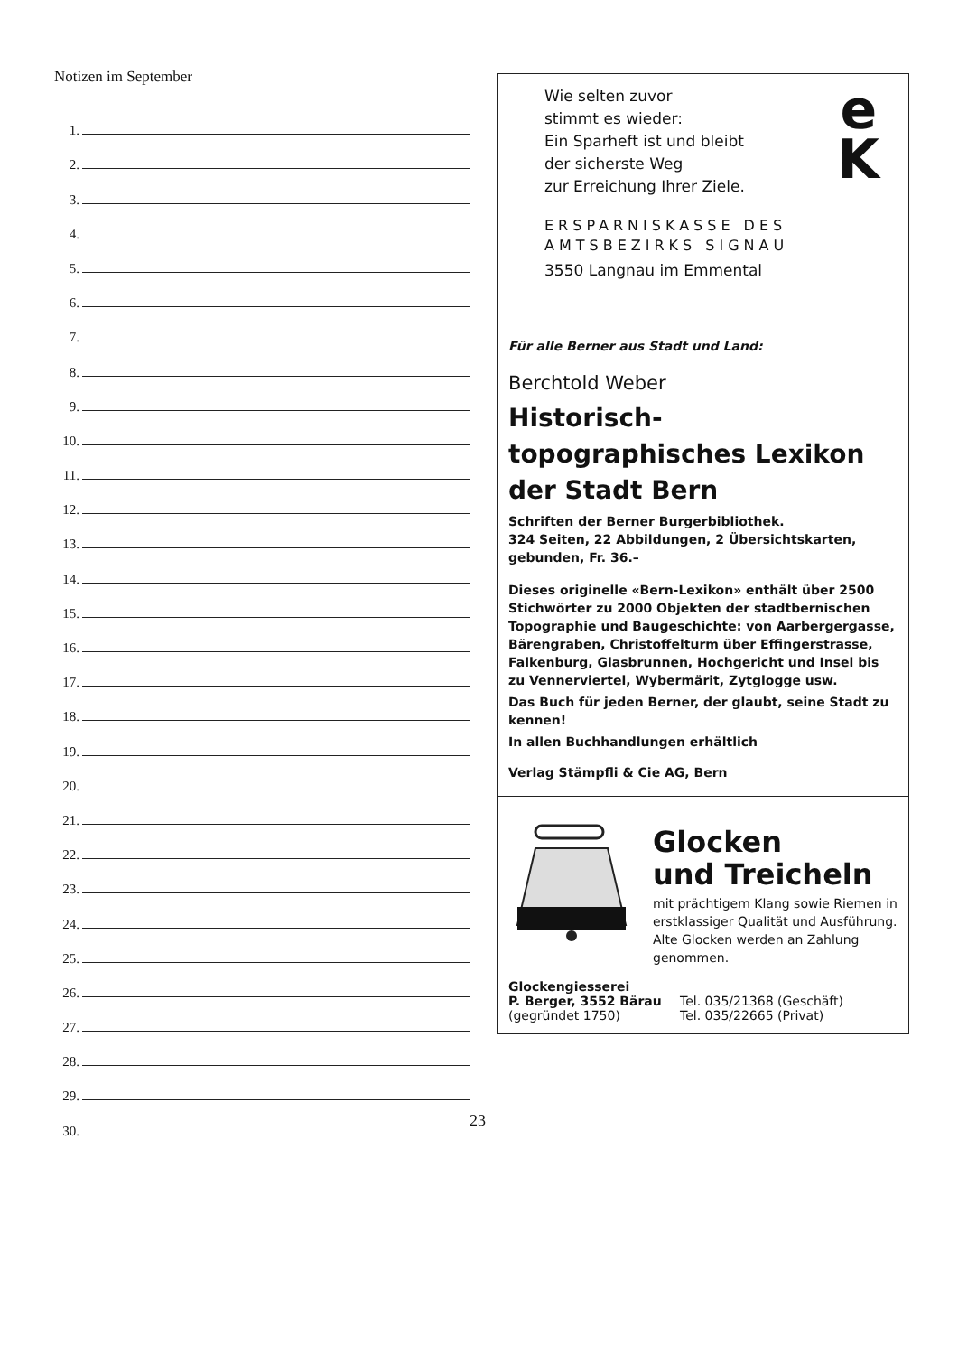Notizen im September
1.
2.
3.
4.
5.
6.
7.
8.
9.
10.
11.
12.
13.
14.
15.
16.
17.
18.
19.
20.
21.
22.
23.
24.
25.
26.
27.
28.
29.
30.
Wie selten zuvor
stimmt es wieder:
Ein Sparheft ist und bleibt
der sicherste Weg
zur Erreichung Ihrer Ziele.
e
K
ERSPARNISKASSE DES
AMTSBEZIRKS SIGNAU
3550 Langnau im Emmental
Für alle Berner aus Stadt und Land:
Berchtold Weber
Historisch-topographisches Lexikon der Stadt Bern
Schriften der Berner Burgerbibliothek.
324 Seiten, 22 Abbildungen, 2 Übersichtskarten, gebunden, Fr. 36.–
Dieses originelle «Bern-Lexikon» enthält über 2500 Stichwörter zu 2000 Objekten der stadtbernischen Topographie und Baugeschichte: von Aarbergergasse, Bärengraben, Christoffelturm über Effingerstrasse, Falkenburg, Glasbrunnen, Hochgericht und Insel bis zu Vennerviertel, Wybermärit, Zytglogge usw.
Das Buch für jeden Berner, der glaubt, seine Stadt zu kennen!
In allen Buchhandlungen erhältlich
Verlag Stämpfli & Cie AG, Bern
Glocken
und Treicheln
mit prächtigem Klang sowie Riemen in erstklassiger Qualität und Ausführung.
Alte Glocken werden an Zahlung genommen.
Glockengiesserei
P. Berger, 3552 Bärau
(gegründet 1750)
Tel. 035/21368 (Geschäft)
Tel. 035/22665 (Privat)
23